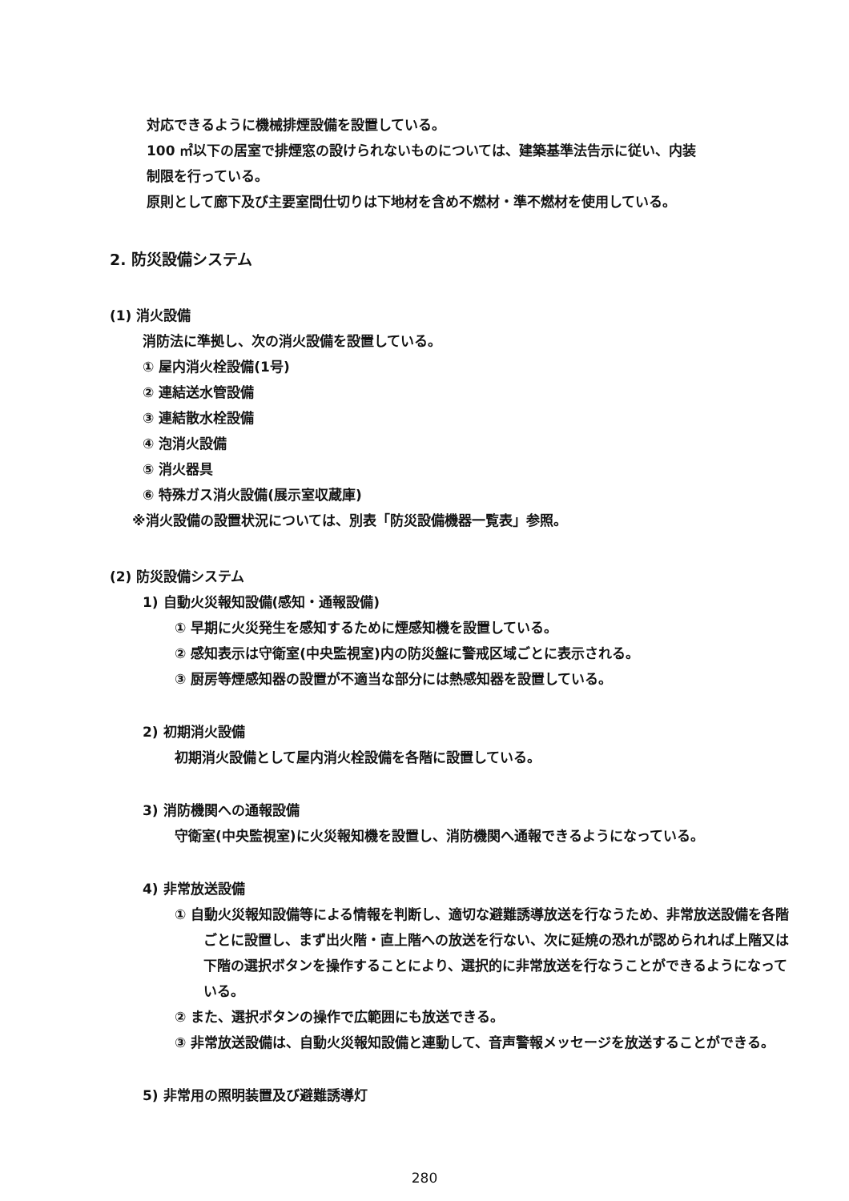対応できるように機械排煙設備を設置している。
100 ㎡以下の居室で排煙窓の設けられないものについては、建築基準法告示に従い、内装
制限を行っている。
原則として廊下及び主要室間仕切りは下地材を含め不燃材・準不燃材を使用している。
2. 防災設備システム
(1) 消火設備
消防法に準拠し、次の消火設備を設置している。
① 屋内消火栓設備(1号)
② 連結送水管設備
③ 連結散水栓設備
④ 泡消火設備
⑤ 消火器具
⑥ 特殊ガス消火設備(展示室収蔵庫)
※消火設備の設置状況については、別表「防災設備機器一覧表」参照。
(2) 防災設備システム
1) 自動火災報知設備(感知・通報設備)
① 早期に火災発生を感知するために煙感知機を設置している。
② 感知表示は守衛室(中央監視室)内の防災盤に警戒区域ごとに表示される。
③ 厨房等煙感知器の設置が不適当な部分には熱感知器を設置している。
2) 初期消火設備
初期消火設備として屋内消火栓設備を各階に設置している。
3) 消防機関への通報設備
守衛室(中央監視室)に火災報知機を設置し、消防機関へ通報できるようになっている。
4) 非常放送設備
① 自動火災報知設備等による情報を判断し、適切な避難誘導放送を行なうため、非常放送設備を各階ごとに設置し、まず出火階・直上階への放送を行ない、次に延焼の恐れが認められれば上階又は下階の選択ボタンを操作することにより、選択的に非常放送を行なうことができるようになっている。
② また、選択ボタンの操作で広範囲にも放送できる。
③ 非常放送設備は、自動火災報知設備と連動して、音声警報メッセージを放送することができる。
5) 非常用の照明装置及び避難誘導灯
280